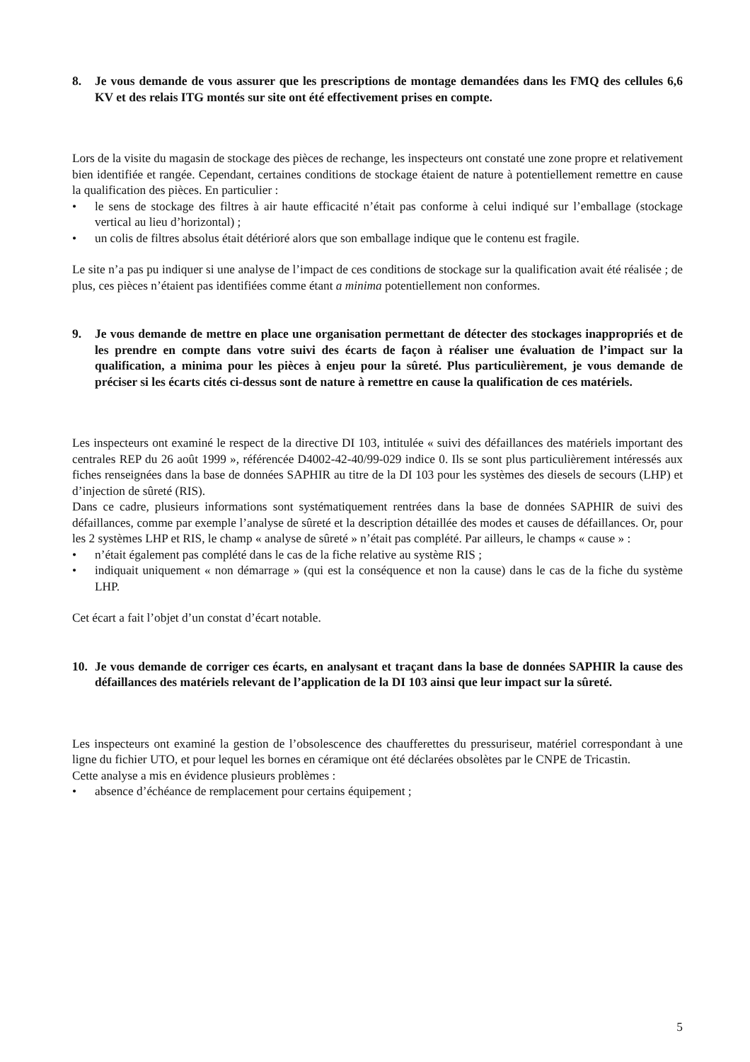8. Je vous demande de vous assurer que les prescriptions de montage demandées dans les FMQ des cellules 6,6 KV et des relais ITG montés sur site ont été effectivement prises en compte.
Lors de la visite du magasin de stockage des pièces de rechange, les inspecteurs ont constaté une zone propre et relativement bien identifiée et rangée. Cependant, certaines conditions de stockage étaient de nature à potentiellement remettre en cause la qualification des pièces. En particulier :
• le sens de stockage des filtres à air haute efficacité n’était pas conforme à celui indiqué sur l’emballage (stockage vertical au lieu d’horizontal) ;
• un colis de filtres absolus était détérioré alors que son emballage indique que le contenu est fragile.
Le site n’a pas pu indiquer si une analyse de l’impact de ces conditions de stockage sur la qualification avait été réalisée ; de plus, ces pièces n’étaient pas identifiées comme étant a minima potentiellement non conformes.
9. Je vous demande de mettre en place une organisation permettant de détecter des stockages inappropriés et de les prendre en compte dans votre suivi des écarts de façon à réaliser une évaluation de l’impact sur la qualification, a minima pour les pièces à enjeu pour la sûreté. Plus particulièrement, je vous demande de préciser si les écarts cités ci-dessus sont de nature à remettre en cause la qualification de ces matériels.
Les inspecteurs ont examiné le respect de la directive DI 103, intitulée « suivi des défaillances des matériels important des centrales REP du 26 août 1999 », référencée D4002-42-40/99-029 indice 0. Ils se sont plus particulièrement intéressés aux fiches renseignées dans la base de données SAPHIR au titre de la DI 103 pour les systèmes des diesels de secours (LHP) et d’injection de sûreté (RIS).
Dans ce cadre, plusieurs informations sont systématiquement rentrées dans la base de données SAPHIR de suivi des défaillances, comme par exemple l’analyse de sûreté et la description détaillée des modes et causes de défaillances. Or, pour les 2 systèmes LHP et RIS, le champ « analyse de sûreté » n’était pas complété. Par ailleurs, le champs « cause » :
• n’était également pas complété dans le cas de la fiche relative au système RIS ;
• indiquait uniquement « non démarrage » (qui est la conséquence et non la cause) dans le cas de la fiche du système LHP.
Cet écart a fait l’objet d’un constat d’écart notable.
10. Je vous demande de corriger ces écarts, en analysant et traçant dans la base de données SAPHIR la cause des défaillances des matériels relevant de l’application de la DI 103 ainsi que leur impact sur la sûreté.
Les inspecteurs ont examiné la gestion de l’obsolescence des chaufferettes du pressuriseur, matériel correspondant à une ligne du fichier UTO, et pour lequel les bornes en céramique ont été déclarées obsolètes par le CNPE de Tricastin.
Cette analyse a mis en évidence plusieurs problèmes :
• absence d’échéance de remplacement pour certains équipement ;
5